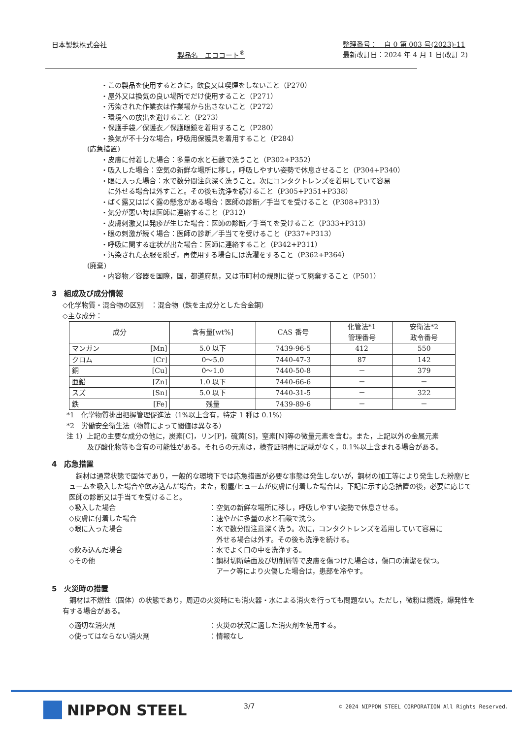日本製鉄株式会社
製品名　エココート<sup>®</sup>
整理番号：　自 0 第 003 号(2023)-11
最新改訂日：2024 年 4 月 1 日(改訂 2)
・この製品を使用するときに，飲食又は喫煙をしないこと（P270）
・屋外又は換気の良い場所でだけ使用すること（P271）
・汚染された作業衣は作業場から出さないこと（P272）
・環境への放出を避けること（P273）
・保護手袋／保護衣／保護眼鏡を着用すること（P280）
・換気が不十分な場合，呼吸用保護具を着用すること（P284）
(応急措置)
・皮膚に付着した場合：多量の水と石鹸で洗うこと（P302+P352）
・吸入した場合：空気の新鮮な場所に移し，呼吸しやすい姿勢で休息させること（P304+P340）
・眼に入った場合：水で数分間注意深く洗うこと。次にコンタクトレンズを着用していて容易
　に外せる場合は外すこと。その後も洗浄を続けること（P305+P351+P338）
・ばく露又はばく露の懸念がある場合：医師の診断／手当てを受けること（P308+P313）
・気分が悪い時は医師に連絡すること（P312）
・皮膚刺激又は発疹が生じた場合：医師の診断／手当てを受けること（P333+P313）
・眼の刺激が続く場合：医師の診断／手当てを受けること（P337+P313）
・呼吸に関する症状が出た場合：医師に連絡すること（P342+P311）
・汚染された衣服を脱ぎ，再使用する場合には洗濯をすること（P362+P364）
(廃棄)
・内容物／容器を国際，国，都道府県，又は市町村の規則に従って廃棄すること（P501）
3　組成及び成分情報
◇化学物質・混合物の区別　：混合物（鉄を主成分とした合金鋼）
◇主な成分：
| 成分 | | 含有量[wt%] | CAS 番号 | 化管法*1 管理番号 | 安衛法*2 政令番号 |
| --- | --- | --- | --- | --- | --- |
| マンガン | [Mn] | 5.0 以下 | 7439-96-5 | 412 | 550 |
| クロム | [Cr] | 0～5.0 | 7440-47-3 | 87 | 142 |
| 銅 | [Cu] | 0～1.0 | 7440-50-8 | － | 379 |
| 亜鉛 | [Zn] | 1.0 以下 | 7440-66-6 | － | － |
| スズ | [Sn] | 5.0 以下 | 7440-31-5 | － | 322 |
| 鉄 | [Fe] | 残量 | 7439-89-6 | － | － |
*1　化学物質排出把握管理促進法（1%以上含有，特定 1 種は 0.1%）
*2　労働安全衛生法（物質によって閾値は異なる）
注 1）上記の主要な成分の他に，炭素[C]，リン[P]，硫黄[S]，窒素[N]等の微量元素を含む。また，上記以外の金属元素
　　　及び酸化物等も含有の可能性がある。それらの元素は，検査証明書に記載がなく，0.1%以上含まれる場合がある。
4　応急措置
　鋼材は通常状態で固体であり，一般的な環境下では応急措置が必要な事態は発生しないが，鋼材の加工等により発生した粉塵/ヒュームを吸入した場合や飲み込んだ場合，また，粉塵/ヒュームが皮膚に付着した場合は，下記に示す応急措置の後，必要に応じて医師の診断又は手当てを受けること。
◇吸入した場合 ：空気の新鮮な場所に移し，呼吸しやすい姿勢で休息させる。
◇皮膚に付着した場合 ：速やかに多量の水と石鹸で洗う。
◇眼に入った場合 ：水で数分間注意深く洗う。次に，コンタクトレンズを着用していて容易に
　外せる場合は外す。その後も洗浄を続ける。
◇飲み込んだ場合 ：水でよく口の中を洗浄する。
◇その他 ：鋼材切断端面及び切削屑等で皮膚を傷つけた場合は，傷口の清潔を保つ。
　アーク等により火傷した場合は，患部を冷やす。
5　火災時の措置
　鋼材は不燃性（固体）の状態であり，周辺の火災時にも消火器・水による消火を行っても問題ない。ただし，微粉は燃焼，爆発性を有する場合がある。
◇適切な消火剤 ：火災の状況に適した消火剤を使用する。
◇使ってはならない消火剤 ：情報なし
NIPPON STEEL 3/7
© 2024 NIPPON STEEL CORPORATION All Rights Reserved.